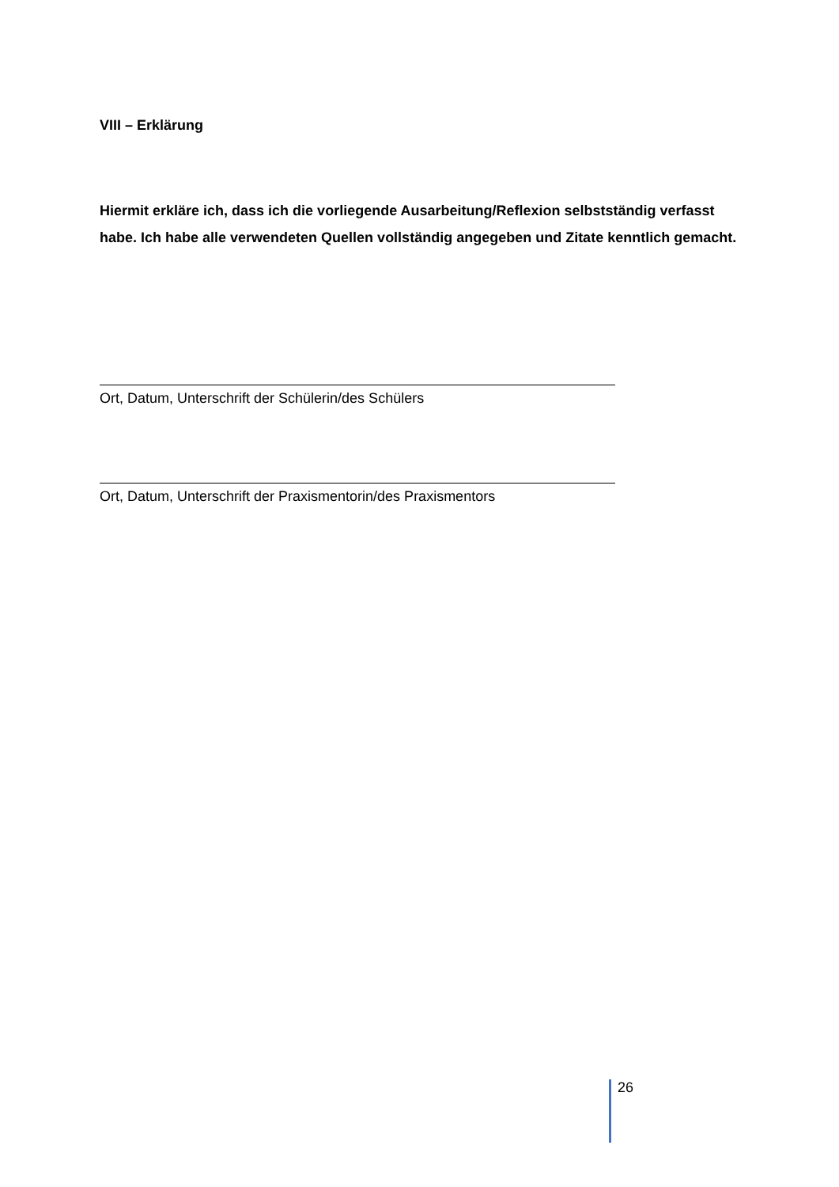VIII – Erklärung
Hiermit erkläre ich, dass ich die vorliegende Ausarbeitung/Reflexion selbstständig verfasst habe. Ich habe alle verwendeten Quellen vollständig angegeben und Zitate kenntlich gemacht.
Ort, Datum, Unterschrift der Schülerin/des Schülers
Ort, Datum, Unterschrift der Praxismentorin/des Praxismentors
26